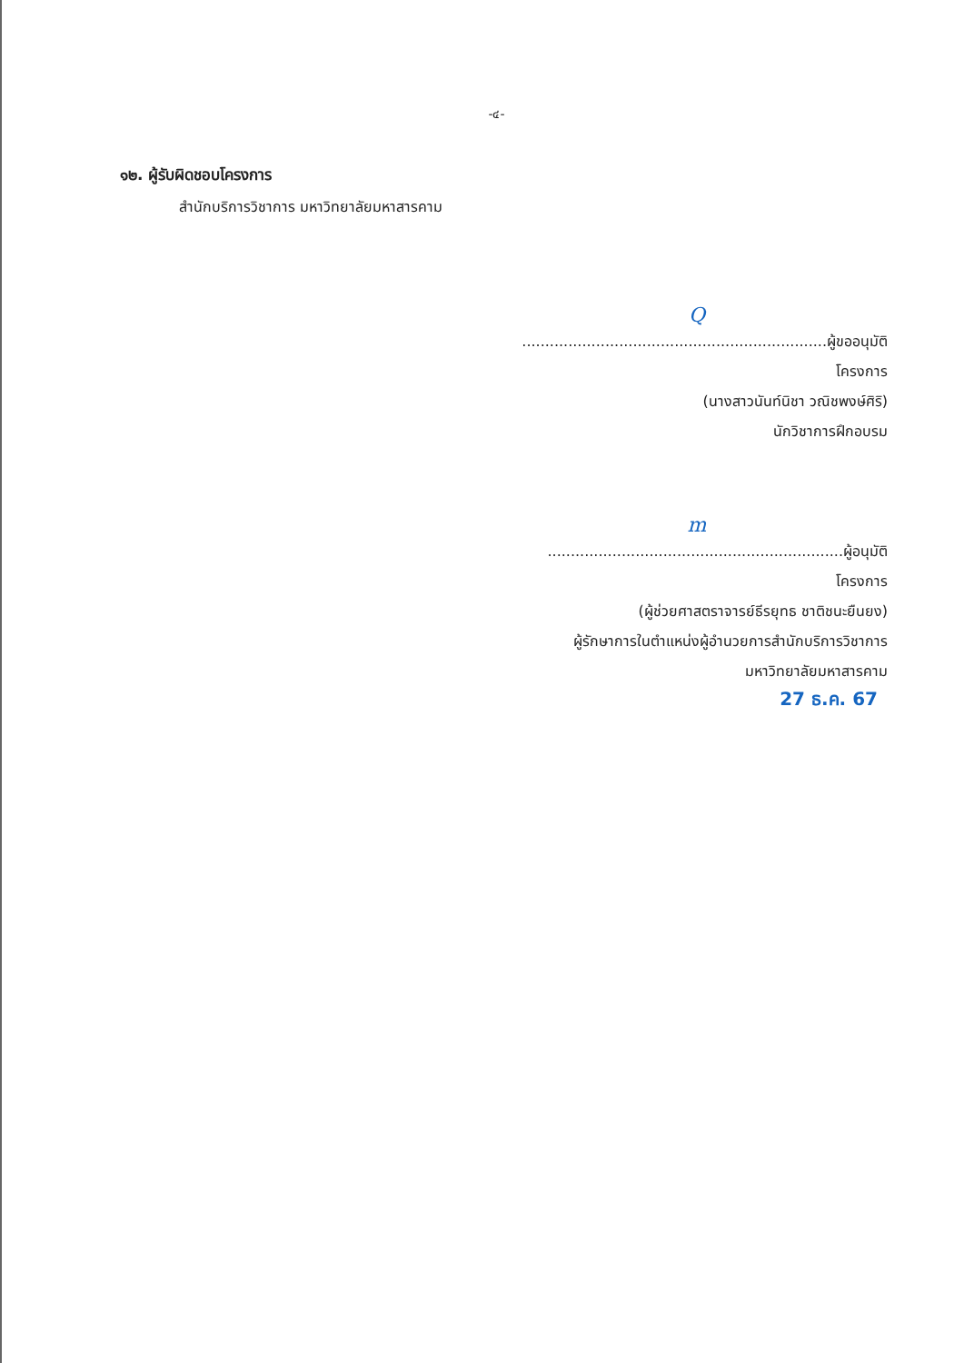-๔-
๑๒. ผู้รับผิดชอบโครงการ
สำนักบริการวิชาการ มหาวิทยาลัยมหาสารคาม
Q
..................................................................ผู้ขออนุมัติโครงการ
(นางสาวนันท์นิชา วณิชพงษ์ศิริ)
นักวิชาการฝึกอบรม
m
................................................................ผู้อนุมัติโครงการ
(ผู้ช่วยศาสตราจารย์ธีรยุทธ ชาติชนะยืนยง)
ผู้รักษาการในตำแหน่งผู้อำนวยการสำนักบริการวิชาการ
มหาวิทยาลัยมหาสารคาม
27 ธ.ค. 67